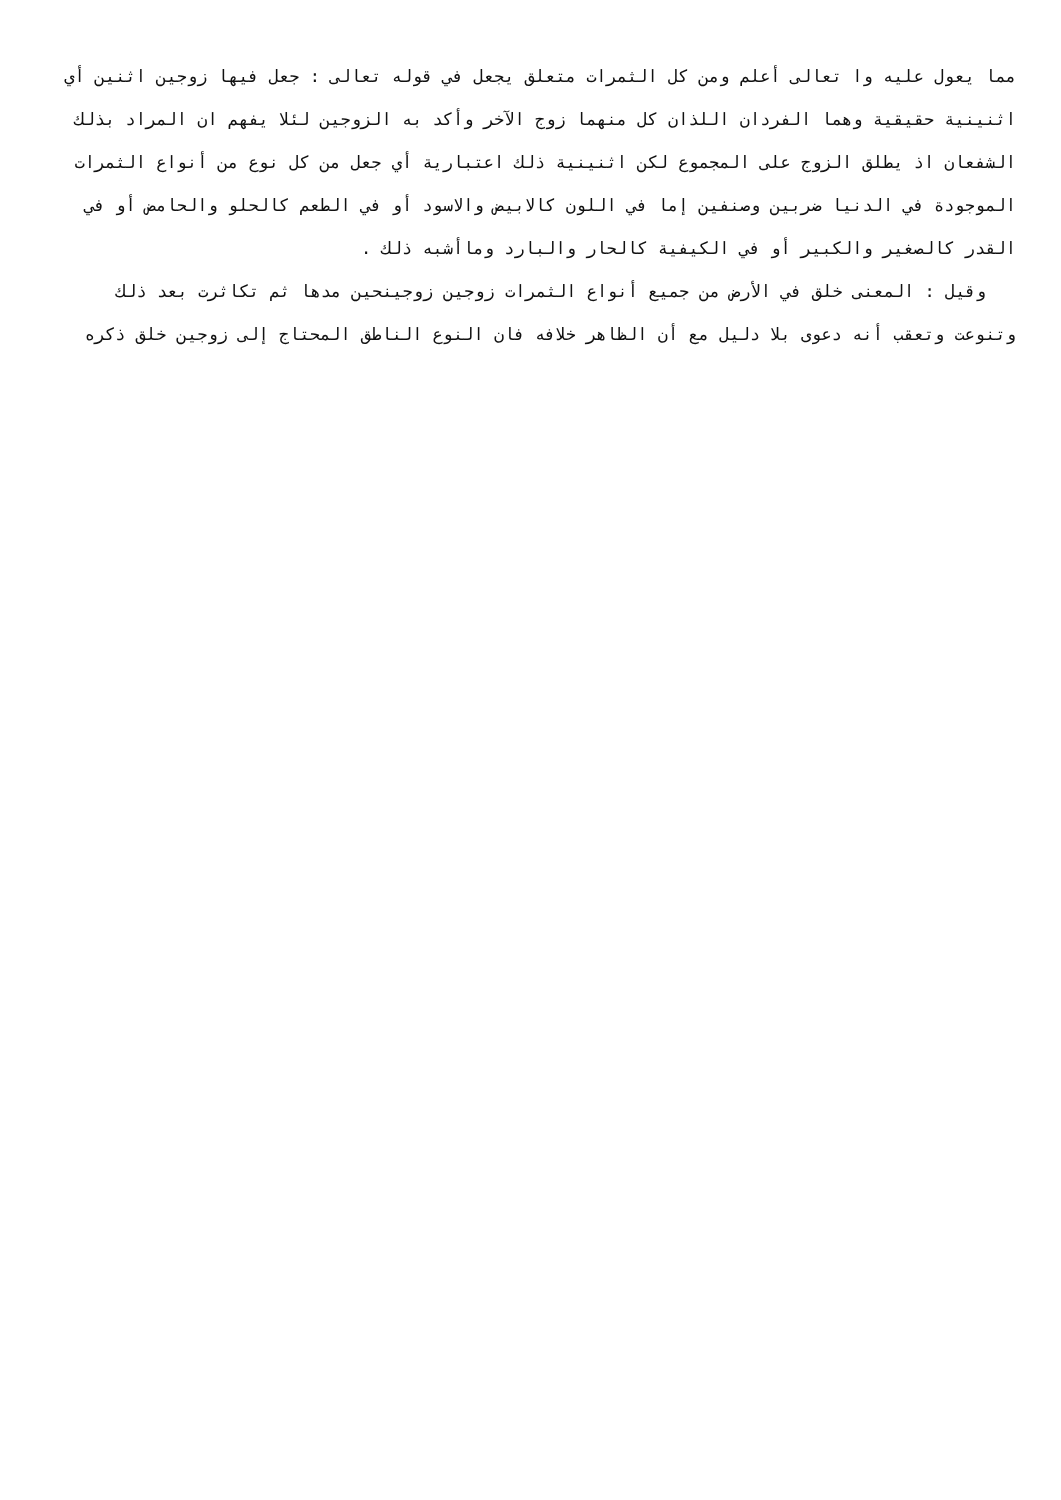مما يعول عليه وا تعالى أعلم ومن كل الثمرات متعلق يجعل في قوله تعالى : جعل فيها زوجين اثنين أي اثنينية حقيقية وهما الفردان اللذان كل منهما زوج الآخر وأكد به الزوجين لئلا يفهم ان المراد بذلك الشفعان اذ يطلق الزوج على المجموع لكن اثنينية ذلك اعتبارية أي جعل من كل نوع من أنواع الثمرات الموجودة في الدنيا ضربين وصنفين إما في اللون كالابيض والاسود أو في الطعم كالحلو والحامض أو في القدر كالصغير والكبير أو في الكيفية كالحار والبارد وماأشبه ذلك .
وقيل : المعنى خلق في الأرض من جميع أنواع الثمرات زوجين زوجينحين مدها ثم تكاثرت بعد ذلك وتنوعت وتعقب أنه دعوى بلا دليل مع أن الظاهر خلافه فان النوع الناطق المحتاج إلى زوجين خلق ذكره